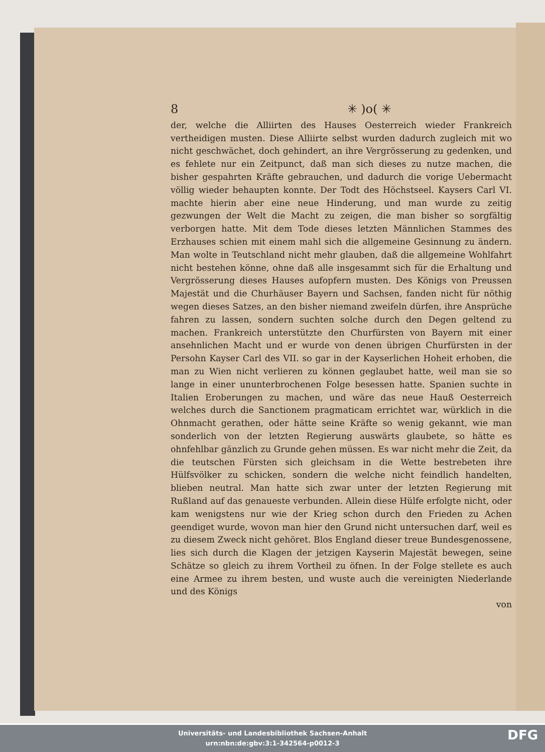8 ✳ )o( ✳
der, welche die Alliirten des Hauses Oesterreich wieder Frankreich vertheidigen musten. Diese Alliirte selbst wurden dadurch zugleich mit wo nicht geschwächet, doch gehindert, an ihre Vergrösserung zu gedenken, und es fehlete nur ein Zeitpunct, daß man sich dieses zu nutze machen, die bisher gespahrten Kräfte gebrauchen, und dadurch die vorige Uebermacht völlig wieder behaupten konnte. Der Todt des Höchstseel. Kaysers Carl VI. machte hierin aber eine neue Hinderung, und man wurde zu zeitig gezwungen der Welt die Macht zu zeigen, die man bisher so sorgfältig verborgen hatte. Mit dem Tode dieses letzten Männlichen Stammes des Erzhauses schien mit einem mahl sich die allgemeine Gesinnung zu ändern. Man wolte in Teutschland nicht mehr glauben, daß die allgemeine Wohlfahrt nicht bestehen könne, ohne daß alle insgesammt sich für die Erhaltung und Vergrösserung dieses Hauses aufopfern musten. Des Königs von Preussen Majestät und die Churhäuser Bayern und Sachsen, fanden nicht für nöthig wegen dieses Satzes, an den bisher niemand zweifeln dürfen, ihre Ansprüche fahren zu lassen, sondern suchten solche durch den Degen geltend zu machen. Frankreich unterstützte den Churfürsten von Bayern mit einer ansehnlichen Macht und er wurde von denen übrigen Churfürsten in der Persohn Kayser Carl des VII. so gar in der Kayserlichen Hoheit erhoben, die man zu Wien nicht verlieren zu können geglaubet hatte, weil man sie so lange in einer ununterbrochenen Folge besessen hatte. Spanien suchte in Italien Eroberungen zu machen, und wäre das neue Hauß Oesterreich welches durch die Sanctionem pragmaticam errichtet war, würklich in die Ohnmacht gerathen, oder hätte seine Kräfte so wenig gekannt, wie man sonderlich von der letzten Regierung auswärts glaubete, so hätte es ohnfehlbar gänzlich zu Grunde gehen müssen. Es war nicht mehr die Zeit, da die teutschen Fürsten sich gleichsam in die Wette bestrebeten ihre Hülfsvölker zu schicken, sondern die welche nicht feindlich handelten, blieben neutral. Man hatte sich zwar unter der letzten Regierung mit Rußland auf das genaueste verbunden. Allein diese Hülfe erfolgte nicht, oder kam wenigstens nur wie der Krieg schon durch den Frieden zu Achen geendiget wurde, wovon man hier den Grund nicht untersuchen darf, weil es zu diesem Zweck nicht gehöret. Blos England dieser treue Bundesgenossene, lies sich durch die Klagen der jetzigen Kayserin Majestät bewegen, seine Schätze so gleich zu ihrem Vortheil zu öfnen. In der Folge stellete es auch eine Armee zu ihrem besten, und wuste auch die vereinigten Niederlande und des Königs
von
Universitäts- und Landesbibliothek Sachsen-Anhalt
urn:nbn:de:gbv:3:1-342564-p0012-3
DFG